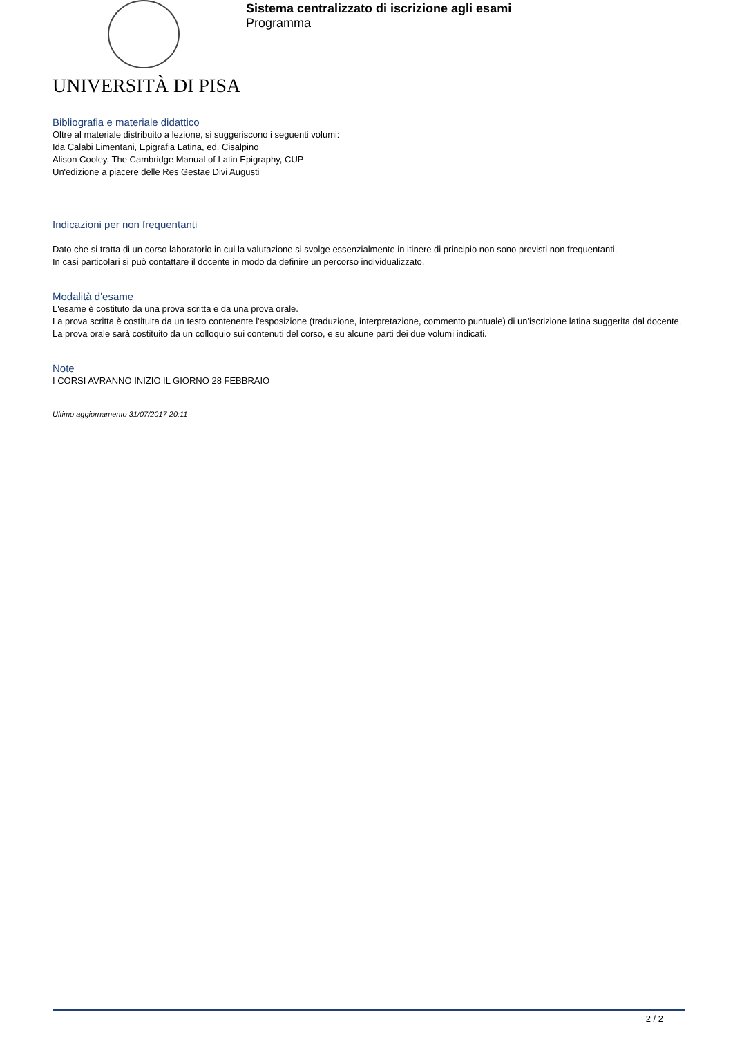UNIVERSITÀ DI PISA
Sistema centralizzato di iscrizione agli esami
Programma
Bibliografia e materiale didattico
Oltre al materiale distribuito a lezione, si suggeriscono i seguenti volumi:
Ida Calabi Limentani, Epigrafia Latina, ed. Cisalpino
Alison Cooley, The Cambridge Manual of Latin Epigraphy, CUP
Un'edizione a piacere delle Res Gestae Divi Augusti
Indicazioni per non frequentanti
Dato che si tratta di un corso laboratorio in cui la valutazione si svolge essenzialmente in itinere di principio non sono previsti non frequentanti.
In casi particolari si può contattare il docente in modo da definire un percorso individualizzato.
Modalità d'esame
L'esame è costituto da una prova scritta e da una prova orale.
La prova scritta è costituita da un testo contenente l'esposizione (traduzione, interpretazione, commento puntuale) di un'iscrizione latina suggerita dal docente.
La prova orale sarà costituito da un colloquio sui contenuti del corso, e su alcune parti dei due volumi indicati.
Note
I CORSI AVRANNO INIZIO IL GIORNO 28 FEBBRAIO
Ultimo aggiornamento 31/07/2017 20:11
2 / 2